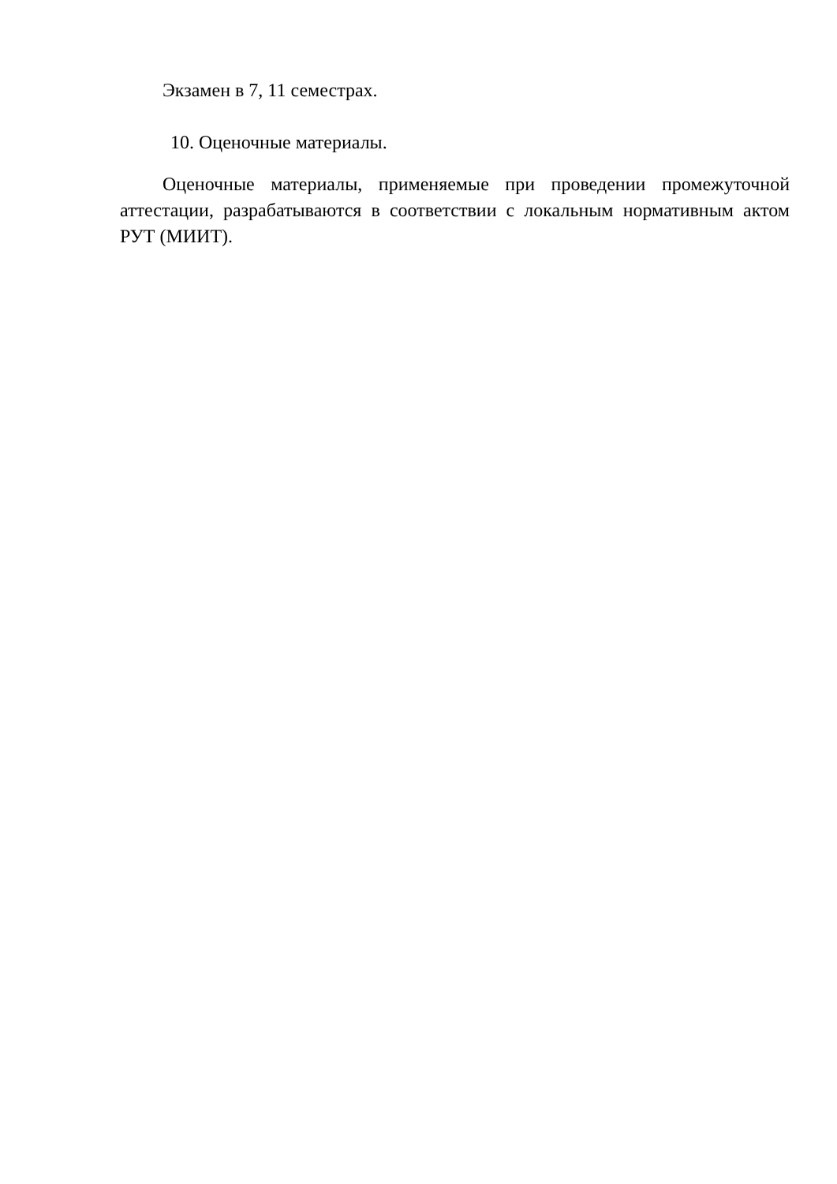Экзамен в 7, 11 семестрах.
10. Оценочные материалы.
Оценочные материалы, применяемые при проведении промежуточной аттестации, разрабатываются в соответствии с локальным нормативным актом РУТ (МИИТ).